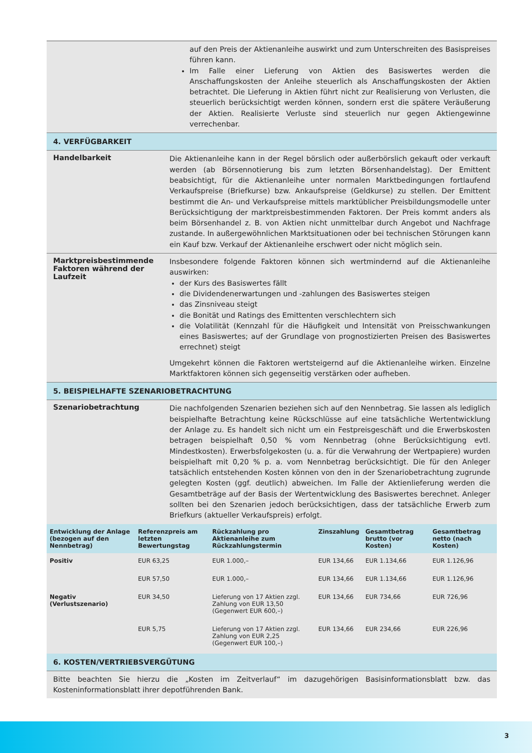auf den Preis der Aktienanleihe auswirkt und zum Unterschreiten des Basispreises führen kann.
Im Falle einer Lieferung von Aktien des Basiswertes werden die Anschaffungskosten der Anleihe steuerlich als Anschaffungskosten der Aktien betrachtet. Die Lieferung in Aktien führt nicht zur Realisierung von Verlusten, die steuerlich berücksichtigt werden können, sondern erst die spätere Veräußerung der Aktien. Realisierte Verluste sind steuerlich nur gegen Aktiengewinne verrechenbar.
4. VERFÜGBARKEIT
Handelbarkeit
Die Aktienanleihe kann in der Regel börslich oder außerbörslich gekauft oder verkauft werden (ab Börsennotierung bis zum letzten Börsenhandelstag). Der Emittent beabsichtigt, für die Aktienanleihe unter normalen Marktbedingungen fortlaufend Verkaufspreise (Briefkurse) bzw. Ankaufspreise (Geldkurse) zu stellen. Der Emittent bestimmt die An- und Verkaufspreise mittels marktüblicher Preisbildungsmodelle unter Berücksichtigung der marktpreisbestimmenden Faktoren. Der Preis kommt anders als beim Börsenhandel z. B. von Aktien nicht unmittelbar durch Angebot und Nachfrage zustande. In außergewöhnlichen Marktsituationen oder bei technischen Störungen kann ein Kauf bzw. Verkauf der Aktienanleihe erschwert oder nicht möglich sein.
Marktpreisbestimmende Faktoren während der Laufzeit
Insbesondere folgende Faktoren können sich wertmindernd auf die Aktienanleihe auswirken:
der Kurs des Basiswertes fällt
die Dividendenerwartungen und -zahlungen des Basiswertes steigen
das Zinsniveau steigt
die Bonität und Ratings des Emittenten verschlechtern sich
die Volatilität (Kennzahl für die Häufigkeit und Intensität von Preisschwankungen eines Basiswertes; auf der Grundlage von prognostizierten Preisen des Basiswertes errechnet) steigt
Umgekehrt können die Faktoren wertsteigernd auf die Aktienanleihe wirken. Einzelne Marktfaktoren können sich gegenseitig verstärken oder aufheben.
5. BEISPIELHAFTE SZENARIOBETRACHTUNG
Szenariobetrachtung
Die nachfolgenden Szenarien beziehen sich auf den Nennbetrag. Sie lassen als lediglich beispielhafte Betrachtung keine Rückschlüsse auf eine tatsächliche Wertentwicklung der Anlage zu. Es handelt sich nicht um ein Festpreisgeschäft und die Erwerbskosten betragen beispielhaft 0,50 % vom Nennbetrag (ohne Berücksichtigung evtl. Mindestkosten). Erwerbsfolgekosten (u. a. für die Verwahrung der Wertpapiere) wurden beispielhaft mit 0,20 % p. a. vom Nennbetrag berücksichtigt. Die für den Anleger tatsächlich entstehenden Kosten können von den in der Szenariobetrachtung zugrunde gelegten Kosten (ggf. deutlich) abweichen. Im Falle der Aktienlieferung werden die Gesamtbeträge auf der Basis der Wertentwicklung des Basiswertes berechnet. Anleger sollten bei den Szenarien jedoch berücksichtigen, dass der tatsächliche Erwerb zum Briefkurs (aktueller Verkaufspreis) erfolgt.
| Entwicklung der Anlage (bezogen auf den Nennbetrag) | Referenzpreis am letzten Bewertungstag | Rückzahlung pro Aktienanleihe zum Rückzahlungstermin | Zinszahlung | Gesamtbetrag brutto (vor Kosten) | Gesamtbetrag netto (nach Kosten) |
| --- | --- | --- | --- | --- | --- |
| Positiv | EUR 63,25 | EUR 1.000,– | EUR 134,66 | EUR 1.134,66 | EUR 1.126,96 |
| | EUR 57,50 | EUR 1.000,– | EUR 134,66 | EUR 1.134,66 | EUR 1.126,96 |
| Negativ (Verlustszenario) | EUR 34,50 | Lieferung von 17 Aktien zzgl. Zahlung von EUR 13,50 (Gegenwert EUR 600,–) | EUR 134,66 | EUR 734,66 | EUR 726,96 |
| | EUR 5,75 | Lieferung von 17 Aktien zzgl. Zahlung von EUR 2,25 (Gegenwert EUR 100,–) | EUR 134,66 | EUR 234,66 | EUR 226,96 |
6. KOSTEN/VERTRIEBSVERGÜTUNG
Bitte beachten Sie hierzu die „Kosten im Zeitverlauf“ im dazugehörigen Basisinformationsblatt bzw. das Kosteninformationsblatt ihrer depotführenden Bank.
3